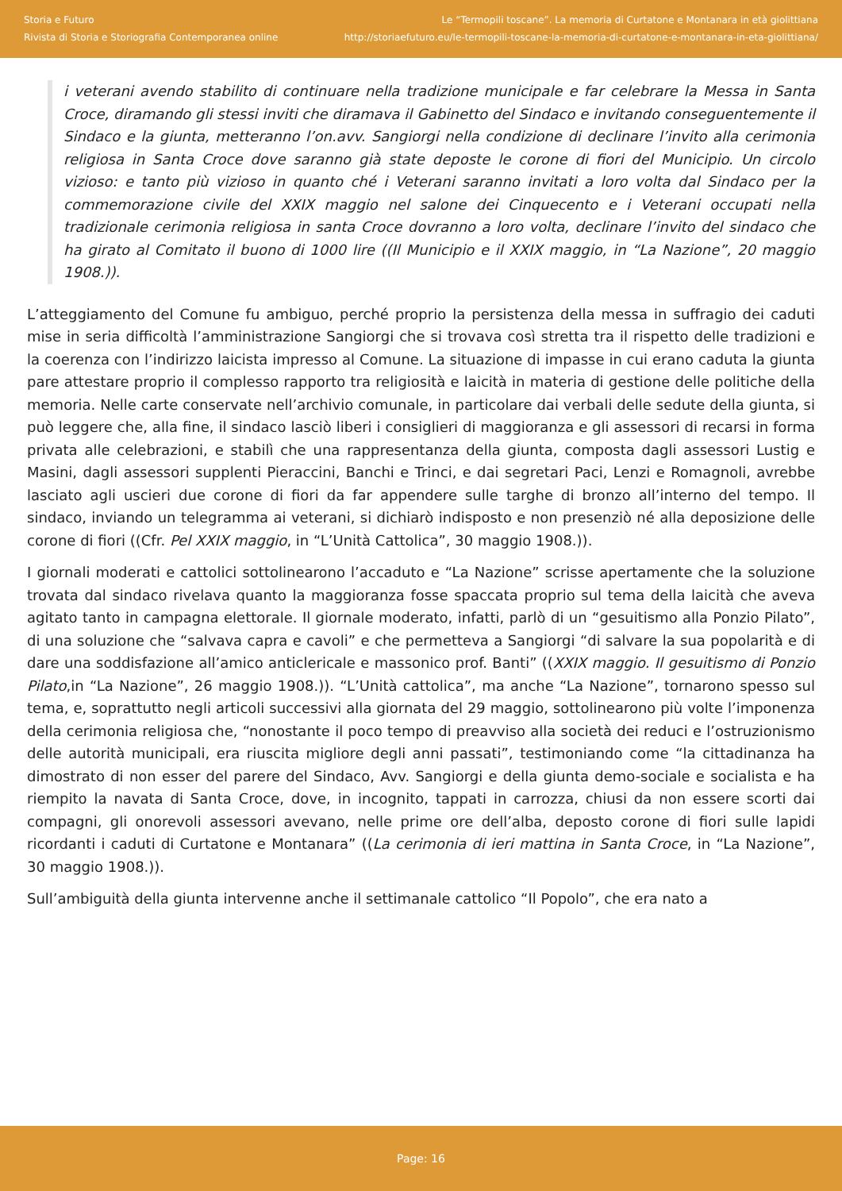Storia e Futuro
Rivista di Storia e Storiografia Contemporanea online
Le “Termopili toscane”. La memoria di Curtatone e Montanara in età giolittiana
http://storiaefuturo.eu/le-termopili-toscane-la-memoria-di-curtatone-e-montanara-in-eta-giolittiana/
i veterani avendo stabilito di continuare nella tradizione municipale e far celebrare la Messa in Santa Croce, diramando gli stessi inviti che diramava il Gabinetto del Sindaco e invitando conseguentemente il Sindaco e la giunta, metteranno l’on.avv. Sangiorgi nella condizione di declinare l’invito alla cerimonia religiosa in Santa Croce dove saranno già state deposte le corone di fiori del Municipio. Un circolo vizioso: e tanto più vizioso in quanto ché i Veterani saranno invitati a loro volta dal Sindaco per la commemorazione civile del XXIX maggio nel salone dei Cinquecento e i Veterani occupati nella tradizionale cerimonia religiosa in santa Croce dovranno a loro volta, declinare l’invito del sindaco che ha girato al Comitato il buono di 1000 lire ((Il Municipio e il XXIX maggio, in “La Nazione”, 20 maggio 1908.)).
L’atteggiamento del Comune fu ambiguo, perché proprio la persistenza della messa in suffragio dei caduti mise in seria difficoltà l’amministrazione Sangiorgi che si trovava così stretta tra il rispetto delle tradizioni e la coerenza con l’indirizzo laicista impresso al Comune. La situazione di impasse in cui erano caduta la giunta pare attestare proprio il complesso rapporto tra religiosità e laicità in materia di gestione delle politiche della memoria. Nelle carte conservate nell’archivio comunale, in particolare dai verbali delle sedute della giunta, si può leggere che, alla fine, il sindaco lasciò liberi i consiglieri di maggioranza e gli assessori di recarsi in forma privata alle celebrazioni, e stabilì che una rappresentanza della giunta, composta dagli assessori Lustig e Masini, dagli assessori supplenti Pieraccini, Banchi e Trinci, e dai segretari Paci, Lenzi e Romagnoli, avrebbe lasciato agli uscieri due corone di fiori da far appendere sulle targhe di bronzo all’interno del tempo. Il sindaco, inviando un telegramma ai veterani, si dichiarò indisposto e non presenziò né alla deposizione delle corone di fiori ((Cfr. Pel XXIX maggio, in “L’Unità Cattolica”, 30 maggio 1908.)).
I giornali moderati e cattolici sottolinearono l’accaduto e “La Nazione” scrisse apertamente che la soluzione trovata dal sindaco rivelava quanto la maggioranza fosse spaccata proprio sul tema della laicità che aveva agitato tanto in campagna elettorale. Il giornale moderato, infatti, parlò di un “gesuitismo alla Ponzio Pilato”, di una soluzione che “salvava capra e cavoli” e che permetteva a Sangiorgi “di salvare la sua popolarità e di dare una soddisfazione all’amico anticlericale e massonico prof. Banti” ((XXIX maggio. Il gesuitismo di Ponzio Pilato,in “La Nazione”, 26 maggio 1908.)). “L’Unità cattolica”, ma anche “La Nazione”, tornarono spesso sul tema, e, soprattutto negli articoli successivi alla giornata del 29 maggio, sottolinearono più volte l’imponenza della cerimonia religiosa che, “nonostante il poco tempo di preavviso alla società dei reduci e l’ostruzionismo delle autorità municipali, era riuscita migliore degli anni passati”, testimoniando come “la cittadinanza ha dimostrato di non esser del parere del Sindaco, Avv. Sangiorgi e della giunta demo-sociale e socialista e ha riempito la navata di Santa Croce, dove, in incognito, tappati in carrozza, chiusi da non essere scorti dai compagni, gli onorevoli assessori avevano, nelle prime ore dell’alba, deposto corone di fiori sulle lapidi ricordanti i caduti di Curtatone e Montanara” ((La cerimonia di ieri mattina in Santa Croce, in “La Nazione”, 30 maggio 1908.)).
Sull’ambiguità della giunta intervenne anche il settimanale cattolico “Il Popolo”, che era nato a
Page: 16